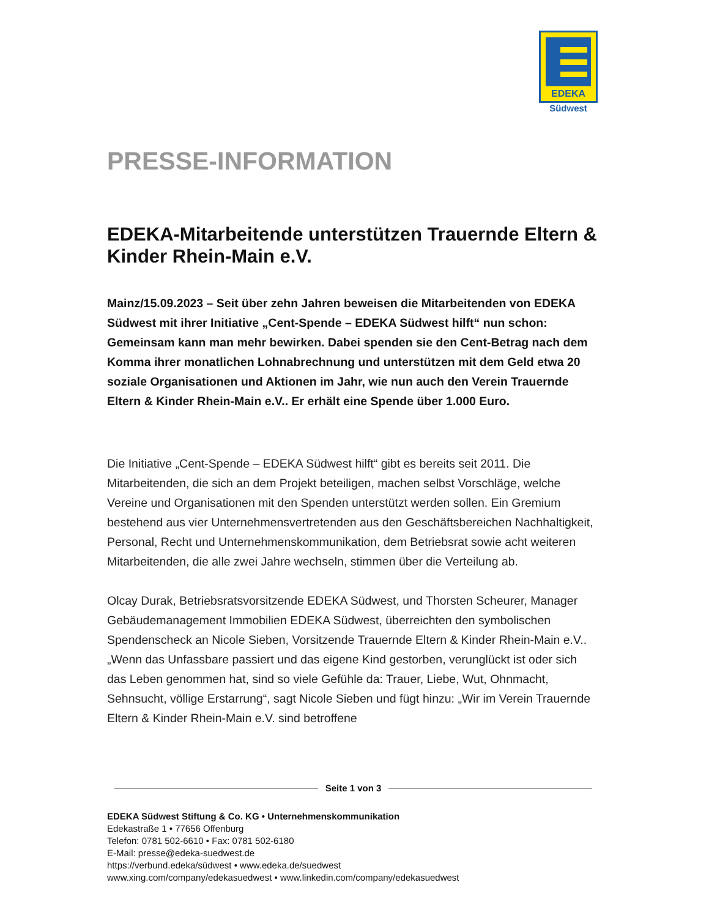EDEKA
Südwest
PRESSE-INFORMATION
EDEKA-Mitarbeitende unterstützen Trauernde Eltern & Kinder Rhein-Main e.V.
Mainz/15.09.2023 – Seit über zehn Jahren beweisen die Mitarbeitenden von EDEKA Südwest mit ihrer Initiative „Cent-Spende – EDEKA Südwest hilft“ nun schon: Gemeinsam kann man mehr bewirken. Dabei spenden sie den Cent-Betrag nach dem Komma ihrer monatlichen Lohnabrechnung und unterstützen mit dem Geld etwa 20 soziale Organisationen und Aktionen im Jahr, wie nun auch den Verein Trauernde Eltern & Kinder Rhein-Main e.V.. Er erhält eine Spende über 1.000 Euro.
Die Initiative „Cent-Spende – EDEKA Südwest hilft“ gibt es bereits seit 2011. Die Mitarbeitenden, die sich an dem Projekt beteiligen, machen selbst Vorschläge, welche Vereine und Organisationen mit den Spenden unterstützt werden sollen. Ein Gremium bestehend aus vier Unternehmensvertretenden aus den Geschäftsbereichen Nachhaltigkeit, Personal, Recht und Unternehmenskommunikation, dem Betriebsrat sowie acht weiteren Mitarbeitenden, die alle zwei Jahre wechseln, stimmen über die Verteilung ab.
Olcay Durak, Betriebsratsvorsitzende EDEKA Südwest, und Thorsten Scheurer, Manager Gebäudemanagement Immobilien EDEKA Südwest, überreichten den symbolischen Spendenscheck an Nicole Sieben, Vorsitzende Trauernde Eltern & Kinder Rhein-Main e.V.. „Wenn das Unfassbare passiert und das eigene Kind gestorben, verunglückt ist oder sich das Leben genommen hat, sind so viele Gefühle da: Trauer, Liebe, Wut, Ohnmacht, Sehnsucht, völlige Erstarrung“, sagt Nicole Sieben und fügt hinzu: „Wir im Verein Trauernde Eltern & Kinder Rhein-Main e.V. sind betroffene
Seite 1 von 3
EDEKA Südwest Stiftung & Co. KG • Unternehmenskommunikation
Edekastraße 1 • 77656 Offenburg
Telefon: 0781 502-6610 • Fax: 0781 502-6180
E-Mail: presse@edeka-suedwest.de
https://verbund.edeka/südwest • www.edeka.de/suedwest
www.xing.com/company/edekasuedwest • www.linkedin.com/company/edekasuedwest